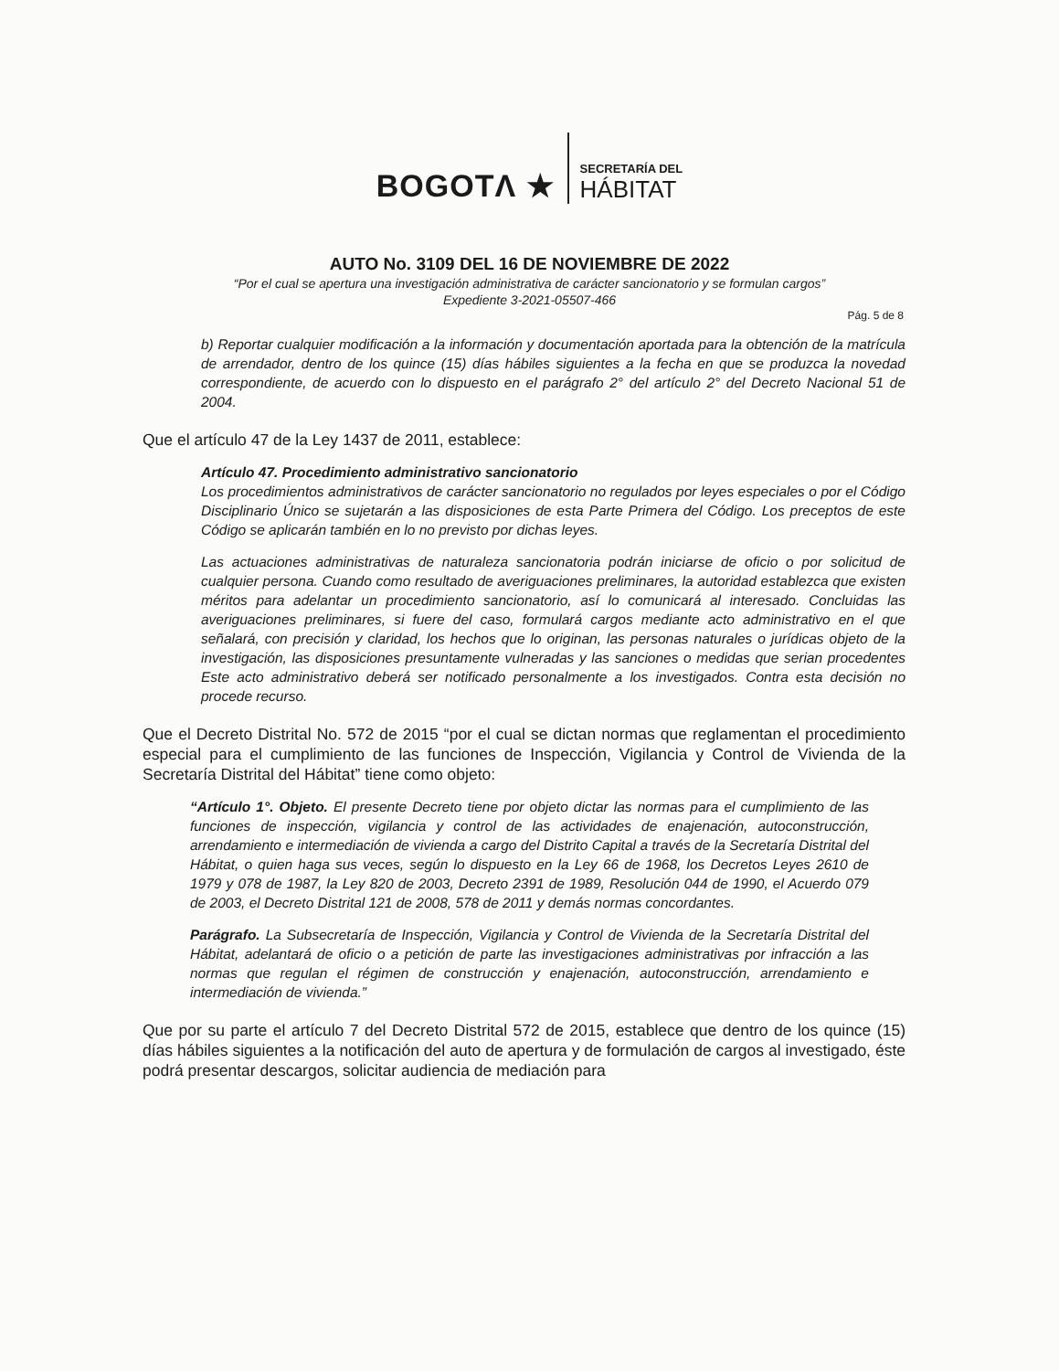BOGOTΛ ★
SECRETARÍA DEL
HÁBITAT
AUTO No. 3109 DEL 16 DE NOVIEMBRE DE 2022
“Por el cual se apertura una investigación administrativa de carácter sancionatorio y se formulan cargos”
Expediente 3-2021-05507-466
Pág. 5 de 8
b) Reportar cualquier modificación a la información y documentación aportada para la obtención de la matrícula de arrendador, dentro de los quince (15) días hábiles siguientes a la fecha en que se produzca la novedad correspondiente, de acuerdo con lo dispuesto en el parágrafo 2° del artículo 2° del Decreto Nacional 51 de 2004.
Que el artículo 47 de la Ley 1437 de 2011, establece:
Artículo 47. Procedimiento administrativo sancionatorio
Los procedimientos administrativos de carácter sancionatorio no regulados por leyes especiales o por el Código Disciplinario Único se sujetarán a las disposiciones de esta Parte Primera del Código. Los preceptos de este Código se aplicarán también en lo no previsto por dichas leyes.
Las actuaciones administrativas de naturaleza sancionatoria podrán iniciarse de oficio o por solicitud de cualquier persona. Cuando como resultado de averiguaciones preliminares, la autoridad establezca que existen méritos para adelantar un procedimiento sancionatorio, así lo comunicará al interesado. Concluidas las averiguaciones preliminares, si fuere del caso, formulará cargos mediante acto administrativo en el que señalará, con precisión y claridad, los hechos que lo originan, las personas naturales o jurídicas objeto de la investigación, las disposiciones presuntamente vulneradas y las sanciones o medidas que serian procedentes Este acto administrativo deberá ser notificado personalmente a los investigados. Contra esta decisión no procede recurso.
Que el Decreto Distrital No. 572 de 2015 “por el cual se dictan normas que reglamentan el procedimiento especial para el cumplimiento de las funciones de Inspección, Vigilancia y Control de Vivienda de la Secretaría Distrital del Hábitat” tiene como objeto:
“Artículo 1°. Objeto. El presente Decreto tiene por objeto dictar las normas para el cumplimiento de las funciones de inspección, vigilancia y control de las actividades de enajenación, autoconstrucción, arrendamiento e intermediación de vivienda a cargo del Distrito Capital a través de la Secretaría Distrital del Hábitat, o quien haga sus veces, según lo dispuesto en la Ley 66 de 1968, los Decretos Leyes 2610 de 1979 y 078 de 1987, la Ley 820 de 2003, Decreto 2391 de 1989, Resolución 044 de 1990, el Acuerdo 079 de 2003, el Decreto Distrital 121 de 2008, 578 de 2011 y demás normas concordantes.
Parágrafo. La Subsecretaría de Inspección, Vigilancia y Control de Vivienda de la Secretaría Distrital del Hábitat, adelantará de oficio o a petición de parte las investigaciones administrativas por infracción a las normas que regulan el régimen de construcción y enajenación, autoconstrucción, arrendamiento e intermediación de vivienda.”
Que por su parte el artículo 7 del Decreto Distrital 572 de 2015, establece que dentro de los quince (15) días hábiles siguientes a la notificación del auto de apertura y de formulación de cargos al investigado, éste podrá presentar descargos, solicitar audiencia de mediación para